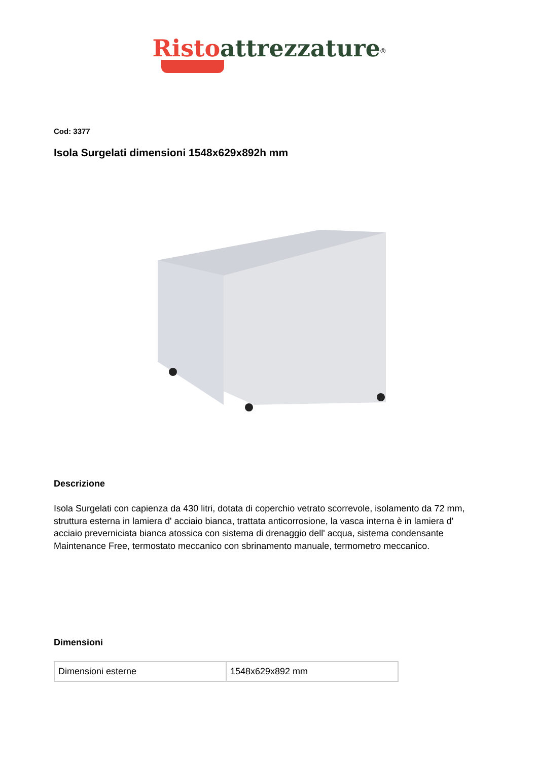Risto attrezzature<sup>®</sup>
Cod: 3377
Isola Surgelati dimensioni 1548x629x892h mm
Descrizione
Isola Surgelati con capienza da 430 litri, dotata di coperchio vetrato scorrevole, isolamento da 72 mm, struttura esterna in lamiera d' acciaio bianca, trattata anticorrosione, la vasca interna è in lamiera d' acciaio preverniciata bianca atossica con sistema di drenaggio dell' acqua, sistema condensante Maintenance Free, termostato meccanico con sbrinamento manuale, termometro meccanico.
Dimensioni
| Dimensioni esterne | 1548x629x892 mm |